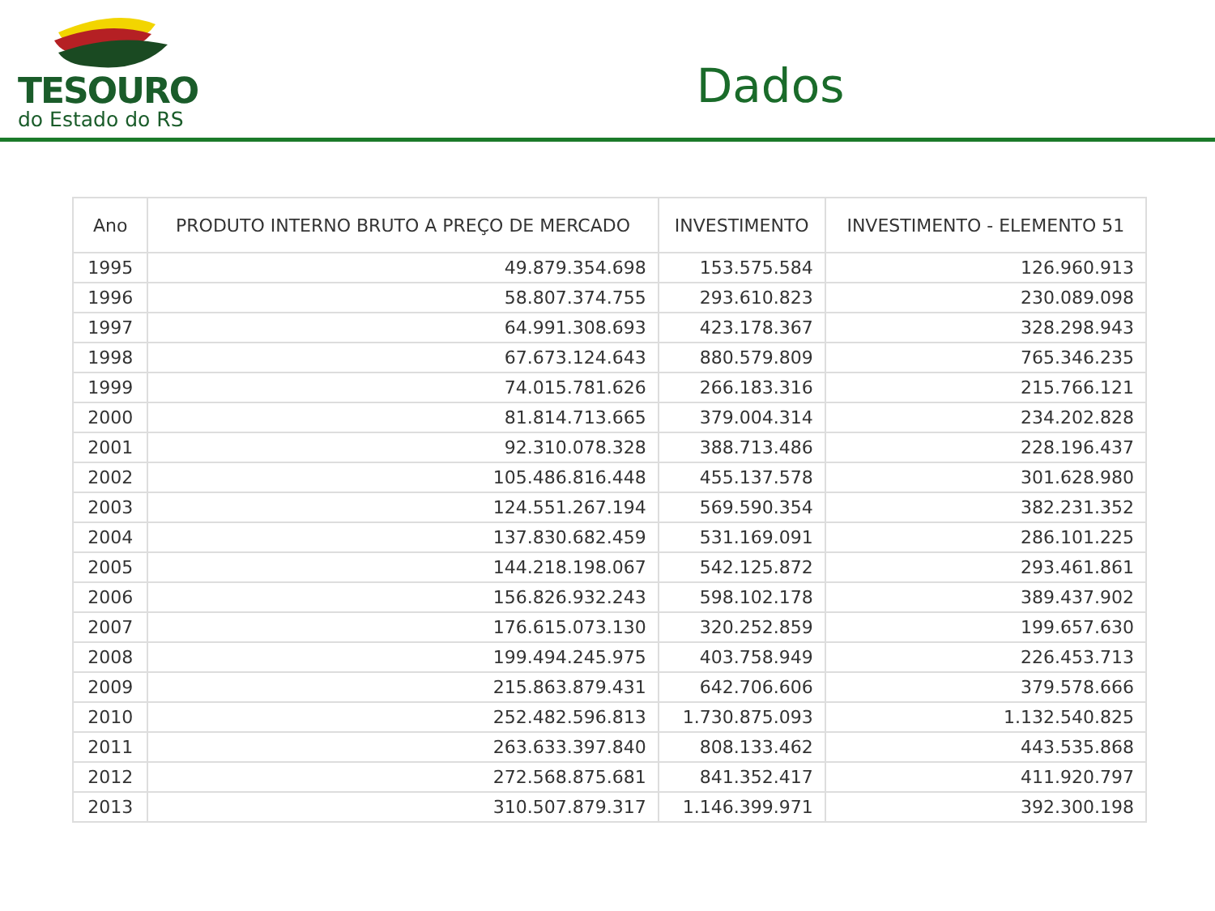TESOURO
do Estado do RS
Dados
| Ano | PRODUTO INTERNO BRUTO A PREÇO DE MERCADO | INVESTIMENTO | INVESTIMENTO - ELEMENTO 51 |
| --- | --- | --- | --- |
| 1995 | 49.879.354.698 | 153.575.584 | 126.960.913 |
| 1996 | 58.807.374.755 | 293.610.823 | 230.089.098 |
| 1997 | 64.991.308.693 | 423.178.367 | 328.298.943 |
| 1998 | 67.673.124.643 | 880.579.809 | 765.346.235 |
| 1999 | 74.015.781.626 | 266.183.316 | 215.766.121 |
| 2000 | 81.814.713.665 | 379.004.314 | 234.202.828 |
| 2001 | 92.310.078.328 | 388.713.486 | 228.196.437 |
| 2002 | 105.486.816.448 | 455.137.578 | 301.628.980 |
| 2003 | 124.551.267.194 | 569.590.354 | 382.231.352 |
| 2004 | 137.830.682.459 | 531.169.091 | 286.101.225 |
| 2005 | 144.218.198.067 | 542.125.872 | 293.461.861 |
| 2006 | 156.826.932.243 | 598.102.178 | 389.437.902 |
| 2007 | 176.615.073.130 | 320.252.859 | 199.657.630 |
| 2008 | 199.494.245.975 | 403.758.949 | 226.453.713 |
| 2009 | 215.863.879.431 | 642.706.606 | 379.578.666 |
| 2010 | 252.482.596.813 | 1.730.875.093 | 1.132.540.825 |
| 2011 | 263.633.397.840 | 808.133.462 | 443.535.868 |
| 2012 | 272.568.875.681 | 841.352.417 | 411.920.797 |
| 2013 | 310.507.879.317 | 1.146.399.971 | 392.300.198 |